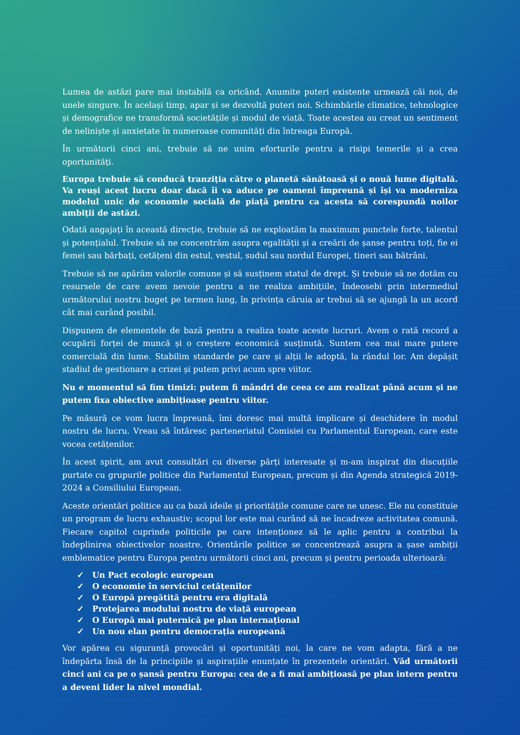Lumea de astăzi pare mai instabilă ca oricând. Anumite puteri existente urmează căi noi, de unele singure. În același timp, apar și se dezvoltă puteri noi. Schimbările climatice, tehnologice și demografice ne transformă societățile și modul de viață. Toate acestea au creat un sentiment de neliniște și anxietate în numeroase comunități din întreaga Europă.
În următorii cinci ani, trebuie să ne unim eforturile pentru a risipi temerile și a crea oportunități.
Europa trebuie să conducă tranziția către o planetă sănătoasă și o nouă lume digitală. Va reuși acest lucru doar dacă îi va aduce pe oameni împreună și își va moderniza modelul unic de economie socială de piață pentru ca acesta să corespundă noilor ambiții de astăzi.
Odată angajați în această direcție, trebuie să ne exploatăm la maximum punctele forte, talentul și potențialul. Trebuie să ne concentrăm asupra egalității și a creării de șanse pentru toți, fie ei femei sau bărbați, cetățeni din estul, vestul, sudul sau nordul Europei, tineri sau bătrâni.
Trebuie să ne apărăm valorile comune și să susținem statul de drept. Și trebuie să ne dotăm cu resursele de care avem nevoie pentru a ne realiza ambițiile, îndeosebi prin intermediul următorului nostru buget pe termen lung, în privința căruia ar trebui să se ajungă la un acord cât mai curând posibil.
Dispunem de elementele de bază pentru a realiza toate aceste lucruri. Avem o rată record a ocupării forței de muncă și o creștere economică susținută. Suntem cea mai mare putere comercială din lume. Stabilim standarde pe care și alții le adoptă, la rândul lor. Am depășit stadiul de gestionare a crizei și putem privi acum spre viitor.
Nu e momentul să fim timizi: putem fi mândri de ceea ce am realizat până acum și ne putem fixa obiective ambițioase pentru viitor.
Pe măsură ce vom lucra împreună, îmi doresc mai multă implicare și deschidere în modul nostru de lucru. Vreau să întăresc parteneriatul Comisiei cu Parlamentul European, care este vocea cetățenilor.
În acest spirit, am avut consultări cu diverse părți interesate și m-am inspirat din discuțiile purtate cu grupurile politice din Parlamentul European, precum și din Agenda strategică 2019-2024 a Consiliului European.
Aceste orientări politice au ca bază ideile și prioritățile comune care ne unesc. Ele nu constituie un program de lucru exhaustiv; scopul lor este mai curând să ne încadreze activitatea comună. Fiecare capitol cuprinde politicile pe care intenționez să le aplic pentru a contribui la îndeplinirea obiectivelor noastre. Orientările politice se concentrează asupra a șase ambiții emblematice pentru Europa pentru următorii cinci ani, precum și pentru perioada ulterioară:
✓ Un Pact ecologic european
✓ O economie în serviciul cetățenilor
✓ O Europă pregătită pentru era digitală
✓ Protejarea modului nostru de viață european
✓ O Europă mai puternică pe plan internațional
✓ Un nou elan pentru democrația europeană
Vor apărea cu siguranță provocări și oportunități noi, la care ne vom adapta, fără a ne îndepărta însă de la principiile și aspirațiile enunțate în prezentele orientări. Văd următorii cinci ani ca pe o șansă pentru Europa: cea de a fi mai ambițioasă pe plan intern pentru a deveni lider la nivel mondial.